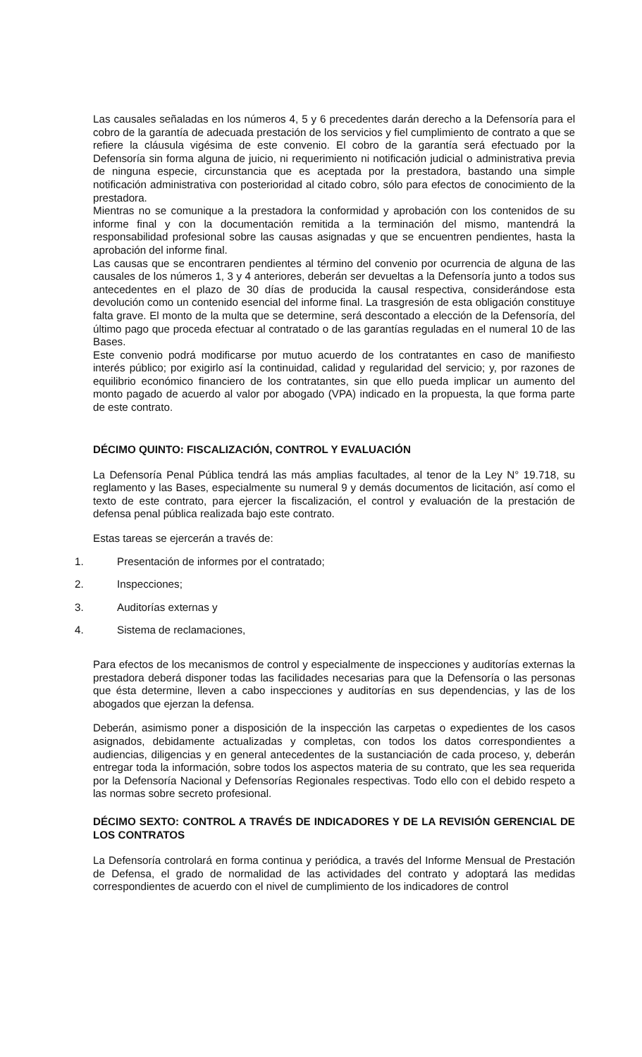Las causales señaladas en los números 4, 5 y 6 precedentes darán derecho a la Defensoría para el cobro de la garantía de adecuada prestación de los servicios y fiel cumplimiento de contrato a que se refiere la cláusula vigésima de este convenio. El cobro de la garantía será efectuado por la Defensoría sin forma alguna de juicio, ni requerimiento ni notificación judicial o administrativa previa de ninguna especie, circunstancia que es aceptada por la prestadora, bastando una simple notificación administrativa con posterioridad al citado cobro, sólo para efectos de conocimiento de la prestadora.
Mientras no se comunique a la prestadora la conformidad y aprobación con los contenidos de su informe final y con la documentación remitida a la terminación del mismo, mantendrá la responsabilidad profesional sobre las causas asignadas y que se encuentren pendientes, hasta la aprobación del informe final.
Las causas que se encontraren pendientes al término del convenio por ocurrencia de alguna de las causales de los números 1, 3 y 4 anteriores, deberán ser devueltas a la Defensoría junto a todos sus antecedentes en el plazo de 30 días de producida la causal respectiva, considerándose esta devolución como un contenido esencial del informe final. La trasgresión de esta obligación constituye falta grave. El monto de la multa que se determine, será descontado a elección de la Defensoría, del último pago que proceda efectuar al contratado o de las garantías reguladas en el numeral 10 de las Bases.
Este convenio podrá modificarse por mutuo acuerdo de los contratantes en caso de manifiesto interés público; por exigirlo así la continuidad, calidad y regularidad del servicio; y, por razones de equilibrio económico financiero de los contratantes, sin que ello pueda implicar un aumento del monto pagado de acuerdo al valor por abogado (VPA) indicado en la propuesta, la que forma parte de este contrato.
DÉCIMO QUINTO: FISCALIZACIÓN, CONTROL Y EVALUACIÓN
La Defensoría Penal Pública tendrá las más amplias facultades, al tenor de la Ley N° 19.718, su reglamento y las Bases, especialmente su numeral 9 y demás documentos de licitación, así como el texto de este contrato, para ejercer la fiscalización, el control y evaluación de la prestación de defensa penal pública realizada bajo este contrato.
Estas tareas se ejercerán a través de:
1. Presentación de informes por el contratado;
2. Inspecciones;
3. Auditorías externas y
4. Sistema de reclamaciones,
Para efectos de los mecanismos de control y especialmente de inspecciones y auditorías externas la prestadora deberá disponer todas las facilidades necesarias para que la Defensoría o las personas que ésta determine, lleven a cabo inspecciones y auditorías en sus dependencias, y las de los abogados que ejerzan la defensa.
Deberán, asimismo poner a disposición de la inspección las carpetas o expedientes de los casos asignados, debidamente actualizadas y completas, con todos los datos correspondientes a audiencias, diligencias y en general antecedentes de la sustanciación de cada proceso, y, deberán entregar toda la información, sobre todos los aspectos materia de su contrato, que les sea requerida por la Defensoría Nacional y Defensorías Regionales respectivas. Todo ello con el debido respeto a las normas sobre secreto profesional.
DÉCIMO SEXTO: CONTROL A TRAVÉS DE INDICADORES Y DE LA REVISIÓN GERENCIAL DE LOS CONTRATOS
La Defensoría controlará en forma continua y periódica, a través del Informe Mensual de Prestación de Defensa, el grado de normalidad de las actividades del contrato y adoptará las medidas correspondientes de acuerdo con el nivel de cumplimiento de los indicadores de control